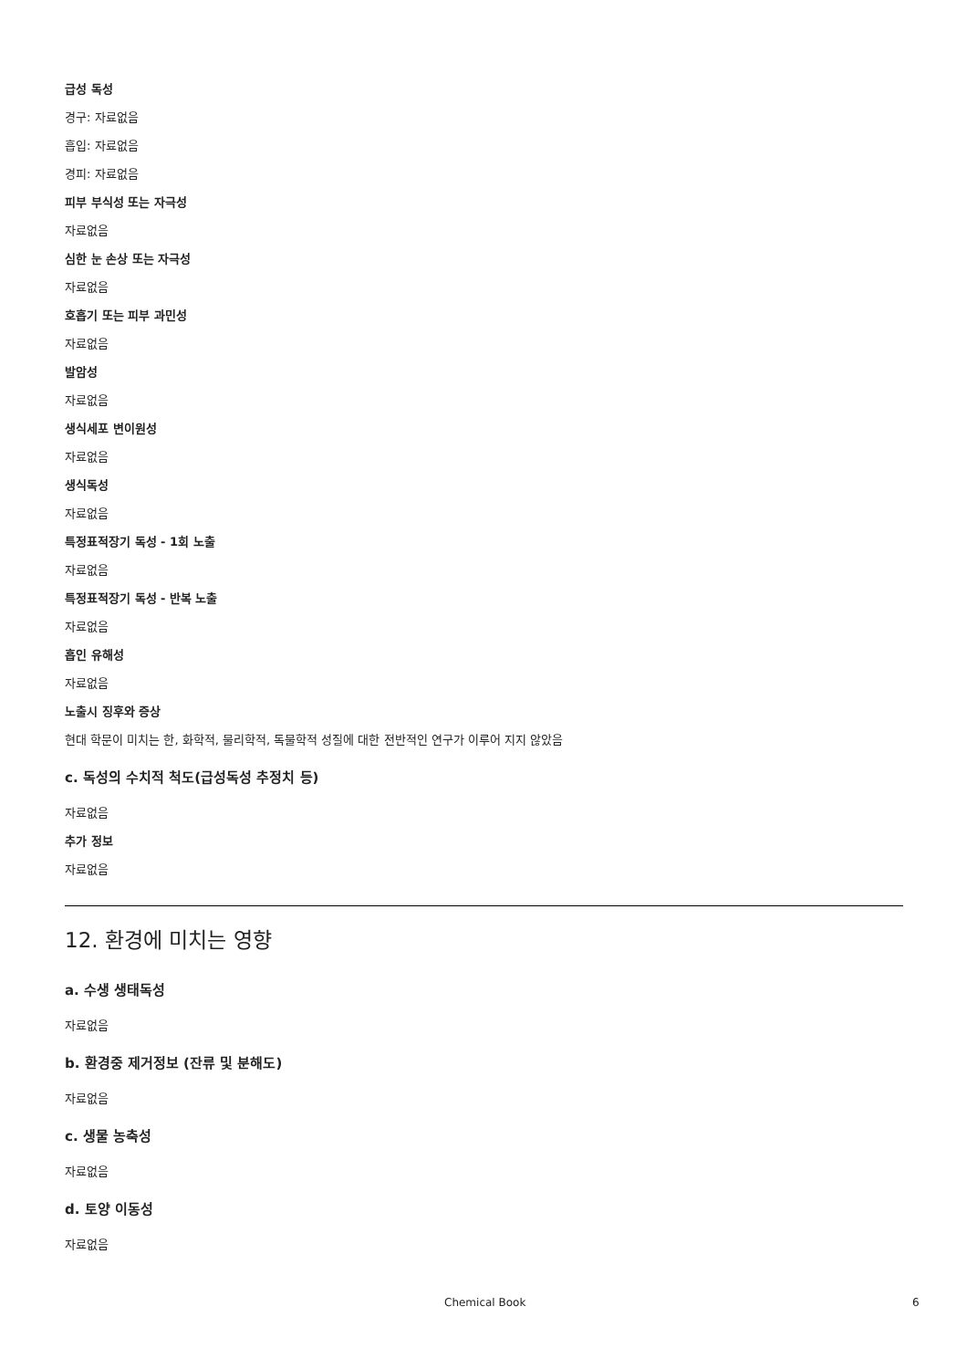급성 독성
경구: 자료없음
흡입: 자료없음
경피: 자료없음
피부 부식성 또는 자극성
자료없음
심한 눈 손상 또는 자극성
자료없음
호흡기 또는 피부 과민성
자료없음
발암성
자료없음
생식세포 변이원성
자료없음
생식독성
자료없음
특정표적장기 독성 - 1회 노출
자료없음
특정표적장기 독성 - 반복 노출
자료없음
흡인 유해성
자료없음
노출시 징후와 증상
현대 학문이 미치는 한, 화학적, 물리학적, 독물학적 성질에 대한 전반적인 연구가 이루어 지지 않았음
c. 독성의 수치적 척도(급성독성 추정치 등)
자료없음
추가 정보
자료없음
12. 환경에 미치는 영향
a. 수생 생태독성
자료없음
b. 환경중 제거정보 (잔류 및 분해도)
자료없음
c. 생물 농축성
자료없음
d. 토양 이동성
자료없음
Chemical Book 6